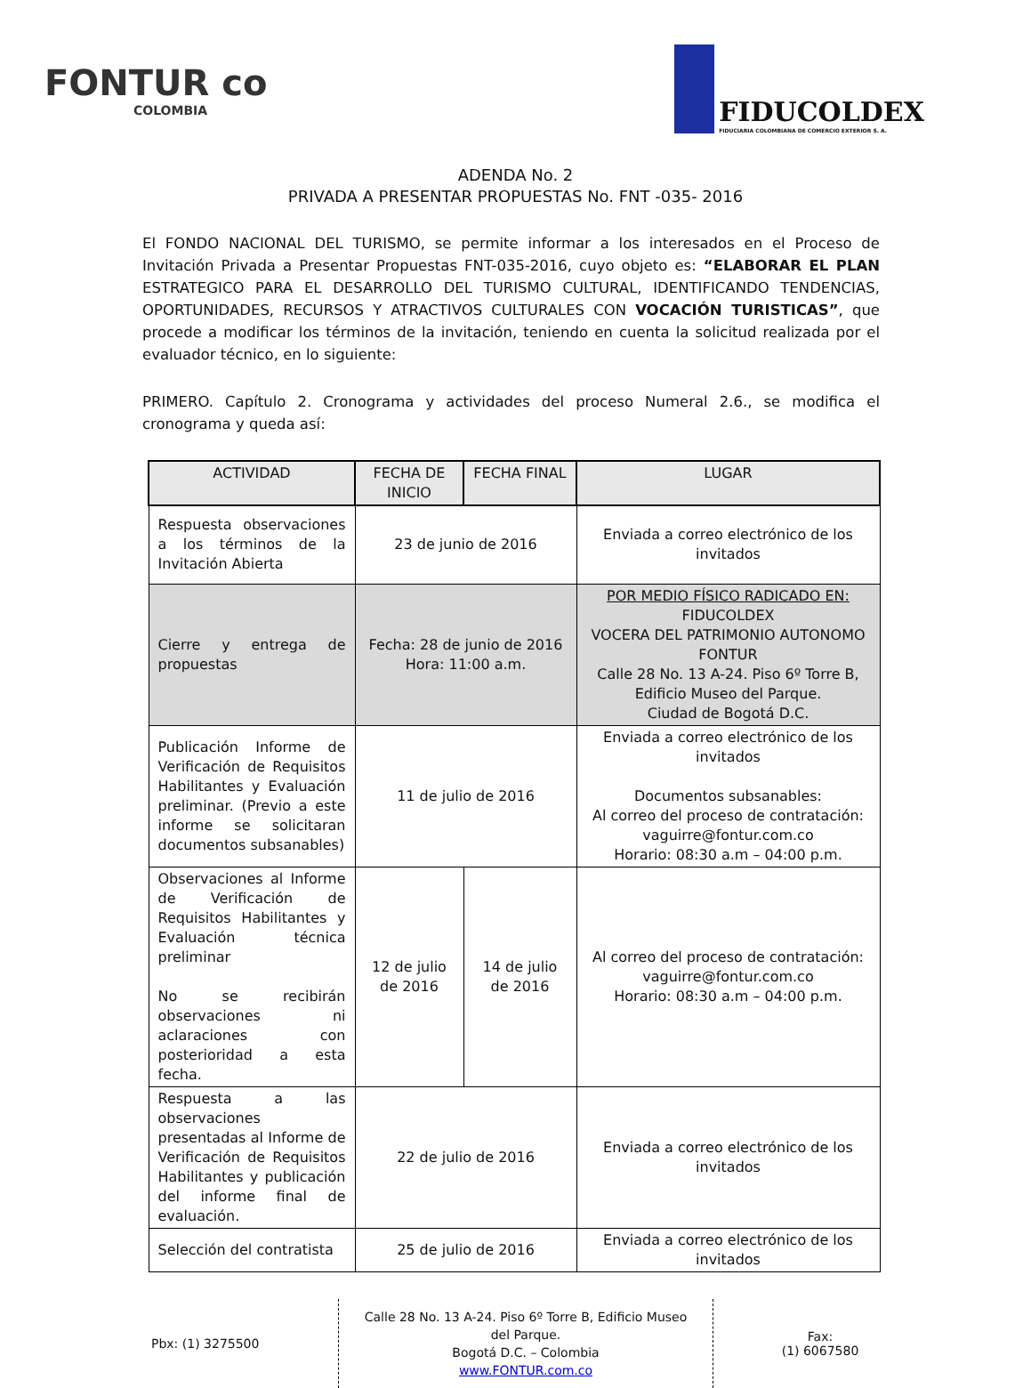FONTUR co
COLOMBIA
FIDUCOLDEX
FIDUCIARIA COLOMBIANA DE COMERCIO EXTERIOR S. A.
ADENDA No. 2
PRIVADA A PRESENTAR PROPUESTAS No. FNT -035- 2016
El FONDO NACIONAL DEL TURISMO, se permite informar a los interesados en el Proceso de Invitación Privada a Presentar Propuestas FNT-035-2016, cuyo objeto es: “ELABORAR EL PLAN ESTRATEGICO PARA EL DESARROLLO DEL TURISMO CULTURAL, IDENTIFICANDO TENDENCIAS, OPORTUNIDADES, RECURSOS Y ATRACTIVOS CULTURALES CON VOCACIÓN TURISTICAS”, que procede a modificar los términos de la invitación, teniendo en cuenta la solicitud realizada por el evaluador técnico, en lo siguiente:
PRIMERO. Capítulo 2. Cronograma y actividades del proceso Numeral 2.6., se modifica el cronograma y queda así:
| ACTIVIDAD | FECHA DE INICIO | FECHA FINAL | LUGAR |
| --- | --- | --- | --- |
| Respuesta observaciones a los términos de la Invitación Abierta | 23 de junio de 2016 | | Enviada a correo electrónico de los invitados |
| Cierre y entrega de propuestas | Fecha: 28 de junio de 2016 Hora: 11:00 a.m. | | POR MEDIO FÍSICO RADICADO EN: FIDUCOLDEX VOCERA DEL PATRIMONIO AUTONOMO FONTUR Calle 28 No. 13 A-24. Piso 6º Torre B, Edificio Museo del Parque. Ciudad de Bogotá D.C. |
| Publicación Informe de Verificación de Requisitos Habilitantes y Evaluación preliminar. (Previo a este informe se solicitaran documentos subsanables) | 11 de julio de 2016 | | Enviada a correo electrónico de los invitados Documentos subsanables: Al correo del proceso de contratación: vaguirre@fontur.com.co Horario: 08:30 a.m – 04:00 p.m. |
| Observaciones al Informe de Verificación de Requisitos Habilitantes y Evaluación técnica preliminar No se recibirán observaciones ni aclaraciones con posterioridad a esta fecha. | 12 de julio de 2016 | 14 de julio de 2016 | Al correo del proceso de contratación: vaguirre@fontur.com.co Horario: 08:30 a.m – 04:00 p.m. |
| Respuesta a las observaciones presentadas al Informe de Verificación de Requisitos Habilitantes y publicación del informe final de evaluación. | 22 de julio de 2016 | | Enviada a correo electrónico de los invitados |
| Selección del contratista | 25 de julio de 2016 | | Enviada a correo electrónico de los invitados |
Pbx: (1) 3275500
Calle 28 No. 13 A-24. Piso 6º Torre B, Edificio Museo del Parque.
Bogotá D.C. – Colombia
www.FONTUR.com.co
Fax:
(1) 6067580